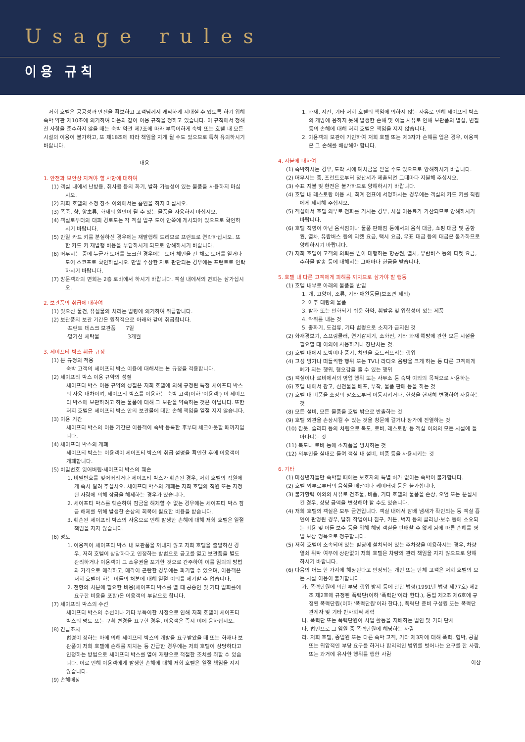Usage rules
이용 규칙
저희 호텔은 공공성과 안전을 확보하고 고객님께서 쾌적하게 지내실 수 있도록 하기 위해 숙박 약관 제10조에 의거하여 다음과 같이 이용 규칙을 정하고 있습니다. 이 규칙에서 정해진 사항을 준수하지 않을 때는 숙박 약관 제7조에 따라 부득이하게 숙박 또는 호텔 내 모든 시설의 이용이 불가하고, 또 제18조에 따라 책임을 지게 될 수도 있으므로 특히 유의하시기 바랍니다.
내용
1. 안전과 보안상 지켜야 할 사항에 대하여
(1) 객실 내에서 난방용, 취사용 등의 화기, 발화 가능성이 있는 물품을 사용하지 마십시오.
(2) 저희 호텔의 소정 장소 이외에서는 흡연을 하지 마십시오.
(3) 폭죽, 향, 양초류, 화재의 원인이 될 수 있는 물품을 사용하지 마십시오.
(4) 객실로부터의 대피 경로도는 각 객실 입구 도어 안쪽에 게시되어 있으므로 확인하시기 바랍니다.
(5) 만일 카드 키를 분실하신 경우에는 재발행해 드리므로 프런트로 연락하십시오. 또한 카드 키 재발행 비용을 부담하시게 되므로 양해하시기 바랍니다.
(6) 머무시는 중에 누군가 도어를 노크한 경우에는 도어 체인을 건 채로 도어를 열거나 도어 스코프로 확인하십시오. 만일 수상한 자로 판단되는 경우에는 프런트로 연락하시기 바랍니다.
(7) 방문객과의 면회는 2층 로비에서 하시기 바랍니다. 객실 내에서의 면회는 삼가십시오.
2. 보관품의 취급에 대하여
(1) 잊으신 물건, 유실물의 처리는 법령에 의거하여 취급합니다.
(2) 보관품의 보관 기간은 원칙적으로 아래와 같이 취급합니다.
·프런트 데스크 보관품 7일
·맡기신 세탁물 3개월
3. 세이프티 박스 취급 규정
(1) 본 규정의 적용
숙박 고객의 세이프티 박스 이용에 대해서는 본 규정을 적용합니다.
(2) 세이프티 박스 이용 규약의 성질
세이프티 박스 이용 규약의 성질은 저희 호텔에 의해 규정된 특정 세이프티 박스의 사용 대차이며, 세이프티 박스를 이용하는 숙박 고객(이하 '이용객') 이 세이프티 박스에 보관하려고 하는 물품에 대해 그 보관을 약속하는 것은 아닙니다. 또한 저희 호텔은 세이프티 박스 안의 보관물에 대한 손해 책임을 일절 지지 않습니다.
(3) 이용 기간
세이프티 박스의 이용 기간은 이용객이 숙박 등록한 후부터 체크아웃할 때까지입니다.
(4) 세이프티 박스의 개폐
세이프티 박스는 이용객이 세이프티 박스의 취급 설명을 확인한 후에 이용객이 개폐합니다.
(5) 비밀번호 잊어버림·세이프티 박스의 훼손
1. 비밀번호를 잊어버리거나 세이프티 박스가 훼손된 경우, 저희 호텔의 직원에게 즉시 알려 주십시오. 세이프티 박스의 개폐는 저희 호텔의 직원 또는 지정된 사람에 의해 잠금을 해제하는 경우가 있습니다.
2. 세이프티 박스를 훼손하여 잠금을 해제할 수 없는 경우에는 세이프티 박스 잠금 해제를 위해 발생한 손상의 회복에 필요한 비용을 받습니다.
3. 훼손된 세이프티 박스의 사용으로 인해 발생한 손해에 대해 저희 호텔은 일절 책임을 지지 않습니다.
(6) 명도
1. 이용객이 세이프티 박스 내 보관품을 꺼내지 않고 저희 호텔을 출발하신 경우, 저희 호텔이 상당하다고 인정하는 방법으로 금고를 열고 보관품을 별도 관리하거나 이용객이 그 소유권을 포기한 것으로 간주하여 이를 임의의 방법과 가격으로 매각하고, 매각이 곤란한 경우에는 파기할 수 있으며, 이용객은 저희 호텔이 하는 이들의 처분에 대해 일절 이의를 제기할 수 없습니다.
2. 전항의 처분에 필요한 비용(세이프티 박스를 열 때 공증인 및 기타 입회를에 요구한 비용을 포함)은 이용객의 부담으로 합니다.
(7) 세이프티 박스의 수선
세이프티 박스의 수선이나 기타 부득이한 사정으로 인해 저희 호텔이 세이프티 박스의 명도 또는 구획 변경을 요구한 경우, 이용객은 즉시 이에 응하십시오.
(8) 긴급조치
법령이 정하는 바에 의해 세이프티 박스의 개방을 요구받았을 때 또는 화재나 보관품이 저희 호텔에 손해를 끼치는 등 긴급한 경우에는 저희 호텔이 상당하다고 인정하는 방법으로 세이프티 박스를 열어 재량으로 적절한 조치를 취할 수 있습니다. 이로 인해 이용객에게 발생한 손해에 대해 저희 호텔은 일절 책임을 지지 않습니다.
(9) 손해배상
1. 화재, 지진, 기타 저희 호텔의 책임에 의하지 않는 사유로 인해 세이프티 박스의 개방에 응하지 못해 발생한 손해 및 이들 사유로 인해 보관품의 멸실, 변질 등의 손해에 대해 저희 호텔은 책임을 지지 않습니다.
2. 이용객의 보관에 기인하여 저희 호텔 또는 제3자가 손해를 입은 경우, 이용객은 그 손해를 배상해야 합니다.
4. 지불에 대하여
(1) 숙박하시는 경우, 도착 시에 예치금을 받을 수도 있으므로 양해하시기 바랍니다.
(2) 머무시는 중, 프런트로부터 정산서가 제출되면 그때마다 지불해 주십시오.
(3) 수표 지불 및 환전은 불가하므로 양해하시기 바랍니다.
(4) 호텔 내 레스토랑 이용 시, 회계 전표에 서명하시는 경우에는 객실의 카드 키를 직원에게 제시해 주십시오.
(5) 객실에서 호텔 외부로 전화를 거시는 경우, 시설 이용료가 가산되므로 양해하시기 바랍니다.
(6) 호텔 직영이 아닌 음식점이나 물품 판매점 등에서의 음식 대금, 쇼핑 대금 및 공항권, 열차, 유람버스 등의 티켓 요금, 택시 요금, 우표 대금 등의 대금은 불가하므로 양해하시기 바랍니다.
(7) 저희 호텔이 고객의 의뢰를 받아 대행하는 항공권, 열차, 유람버스 등의 티켓 요금, 수하물 발송 등에 대해서는 그때마다 현금을 받습니다.
5. 호텔 내 다른 고객에게 피해를 끼치므로 삼가야 할 행동
(1) 호텔 내부로 아래의 물품을 반입
1. 개, 고양이, 조류, 기타 애완동물(보조견 제외)
2. 아주 대량의 물품
3. 발화 또는 인화되기 쉬운 화약, 휘발유 및 위험성이 있는 제품
4. 악취를 내는 것
5. 총화기, 도검류, 기타 법령으로 소지가 금지된 것
(2) 화재경보기, 스프링쿨러, 연기감지기, 소화전, 기타 화재 예방에 관한 모든 시설을 필요할 때 이외에 사용하거나 장난치는 것.
(3) 호텔 내에서 도박이나 풍기, 치안을 흐트러뜨리는 행위
(4) 고성 방가나 떠들썩한 행위 또는 TV나 라디오 음량을 크게 하는 등 다른 고객에게 폐가 되는 행위, 혐오감을 줄 수 있는 행위
(5) 객실이나 로비에서의 영업 행위 또는 사무소 등 숙박 이외의 목적으로 사용하는
(6) 호텔 내에서 광고, 선전물을 배포, 부착, 물품 판매 등을 하는 것
(7) 호텔 내 비품을 소정의 장소로부터 이동시키거나, 현상을 현저히 변경하여 사용하는 것
(8) 모든 설비, 모든 물품을 호텔 밖으로 반출하는 것
(9) 호텔 외관을 손상시킬 수 있는 것을 창문에 걸거나 창가에 진열하는 것
(10) 잠옷, 슬리퍼 등의 차림으로 복도, 로비, 레스토랑 등 객실 이외의 모든 시설에 돌아다니는 것
(11) 복도나 로비 등에 소지품을 방치하는 것
(12) 외부인을 실내로 들여 객실 내 설비, 비품 등을 사용시키는 것
6. 기타
(1) 미성년자들만 숙박할 때에는 보호자의 특별 허가 없이는 숙박이 불가합니다.
(2) 호텔 외부로부터의 음식물 배달이나 케이터링 등은 불가합니다.
(3) 불가항력 이외의 사유로 건조물, 비품, 기타 호텔의 물품을 손상, 오염 또는 분실시킨 경우, 상당 금액을 변상해야 할 수도 있습니다.
(4) 저희 호텔의 객실은 모두 금연입니다. 객실 내에서 담배 냄새가 확인되는 등 객실 흡연이 판명된 경우, 탈취 작업이나 침구, 커튼, 벽지 등의 클리닝·보수 등에 소요되는 비용 및 이들 보수 등을 위해 해당 객실을 판매할 수 없게 됨에 따른 손해를 영업 보상 명목으로 청구합니다.
(5) 저희 호텔이 소속되어 있는 빌딩에 설치되어 있는 주차장을 이용하시는 경우, 차량 열쇠 위탁 여부에 상관없이 저희 호텔은 차량의 관리 책임을 지지 않으므로 양해하시기 바랍니다.
(6) 다음의 어느 한 가지에 해당된다고 인정되는 개인 또는 단체 고객은 저희 호텔의 모든 시설 이용이 불가합니다.
가. 폭력단원에 의한 부당 행위 방지 등에 관한 법령(1991년 법령 제77호) 제2조 제2호에 규정된 폭력단(이하 '폭력단'이라 한다.), 동법 제2조 제6호에 규정된 폭력단원(이하 '폭력단원'이라 한다.), 폭력단 준비 구성원 또는 폭력단 관계자 및 기타 반사회적 세력
나. 폭력단 또는 폭력단원이 사업 활동을 지배하는 법인 및 기타 단체
다. 법인으로 그 임원 중 폭력단원에 해당하는 사람
라. 저희 호텔, 종업원 또는 다른 숙박 고객, 기타 제3자에 대해 폭력, 협박, 공갈 또는 위압적인 부당 요구를 하거나 합리적인 범위를 벗어나는 요구를 한 사람, 또는 과거에 유사한 행위를 행한 사람
이상